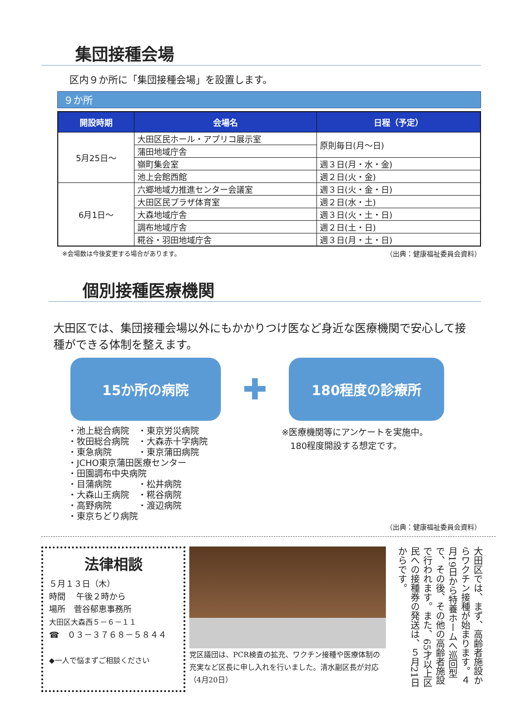集団接種会場
区内９か所に「集団接種会場」を設置します。
９か所
| 開設時期 | 会場名 | 日程（予定） |
| --- | --- | --- |
| 5月25日～ | 大田区民ホール・アプリコ展示室 | 原則毎日(月～日) |
| | 蒲田地域庁舎 | |
| | 嶺町集会室 | 週３日(月・水・金) |
| | 池上会館西館 | 週２日(火・金) |
| 6月1日～ | 六郷地域力推進センター会議室 | 週３日(火・金・日) |
| | 大田区民プラザ体育室 | 週２日(水・土) |
| | 大森地域庁舎 | 週３日(火・土・日) |
| | 調布地域庁舎 | 週２日(土・日) |
| | 糀谷・羽田地域庁舎 | 週３日(月・土・日) |
※会場数は今後変更する場合があります。 （出典：健康福祉委員会資料）
個別接種医療機関
大田区では、集団接種会場以外にもかかりつけ医など身近な医療機関で安心して接種ができる体制を整えます。
15か所の病院
✚
180程度の診療所
・池上総合病院　・東京労災病院
・牧田総合病院　・大森赤十字病院
・東急病院　　　・東京蒲田病院
・JCHO東京蒲田医療センター
・田園調布中央病院
・目蒲病院　　　・松井病院
・大森山王病院　・糀谷病院
・高野病院　　　・渡辺病院
・東京ちどり病院
※医療機関等にアンケートを実施中。
　180程度開設する想定です。
（出典：健康福祉委員会資料）
法律相談
５月１３日（木）
時間　 午後２時から
場所　菅谷郁恵事務所
大田区大森西５－６－１１
☎　０３－３７６８－５８４４
◆一人で悩まずご相談ください
党区議団は、PCR検査の拡充、ワクチン接種や医療体制の充実など区長に申し入れを行いました。清水副区長が対応（4月20日）
大田区では、まず、高齢者施設からワクチン接種が始まります。４月19日から特養ホームへ巡回型で、その後、その他の高齢者施設で行われます。また、65才以上区民への接種券の発送は、５月21日からです。